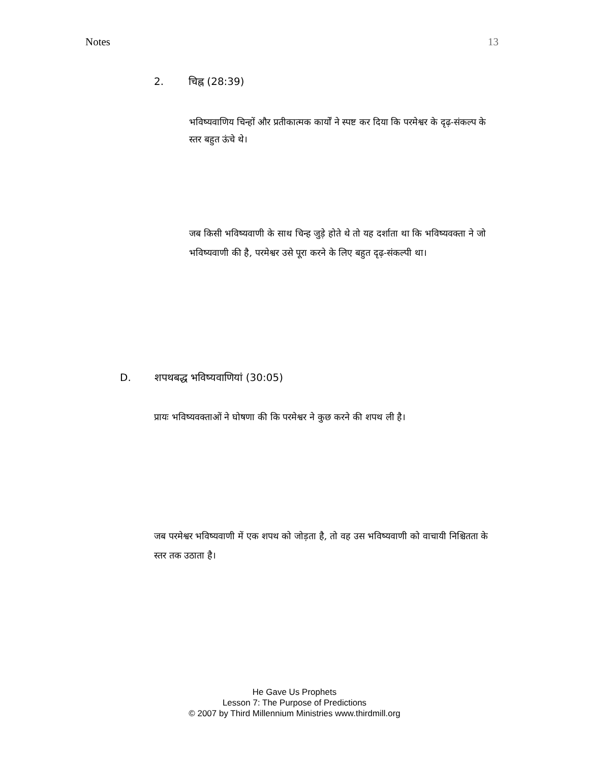Notes 13
2. चिह्न (28:39)
भविष्यवाणिय चिन्हों और प्रतीकात्मक कार्यों ने स्पष्ट कर दिया कि परमेश्वर के दृढ़-संकल्प के स्तर बहुत ऊंचे थे।
जब किसी भविष्यवाणी के साथ चिन्ह जुड़े होते थे तो यह दर्शाता था कि भविष्यवक्ता ने जो भविष्यवाणी की है, परमेश्वर उसे पूरा करने के लिए बहुत दृढ़-संकल्पी था।
D. शपथबद्ध भविष्यवाणियां (30:05)
प्रायः भविष्यवक्ताओं ने घोषणा की कि परमेश्वर ने कुछ करने की शपथ ली है।
जब परमेश्वर भविष्यवाणी में एक शपथ को जोड़ता है, तो वह उस भविष्यवाणी को वाचायी निश्चितता के स्तर तक उठाता है।
He Gave Us Prophets
Lesson 7: The Purpose of Predictions
© 2007 by Third Millennium Ministries www.thirdmill.org